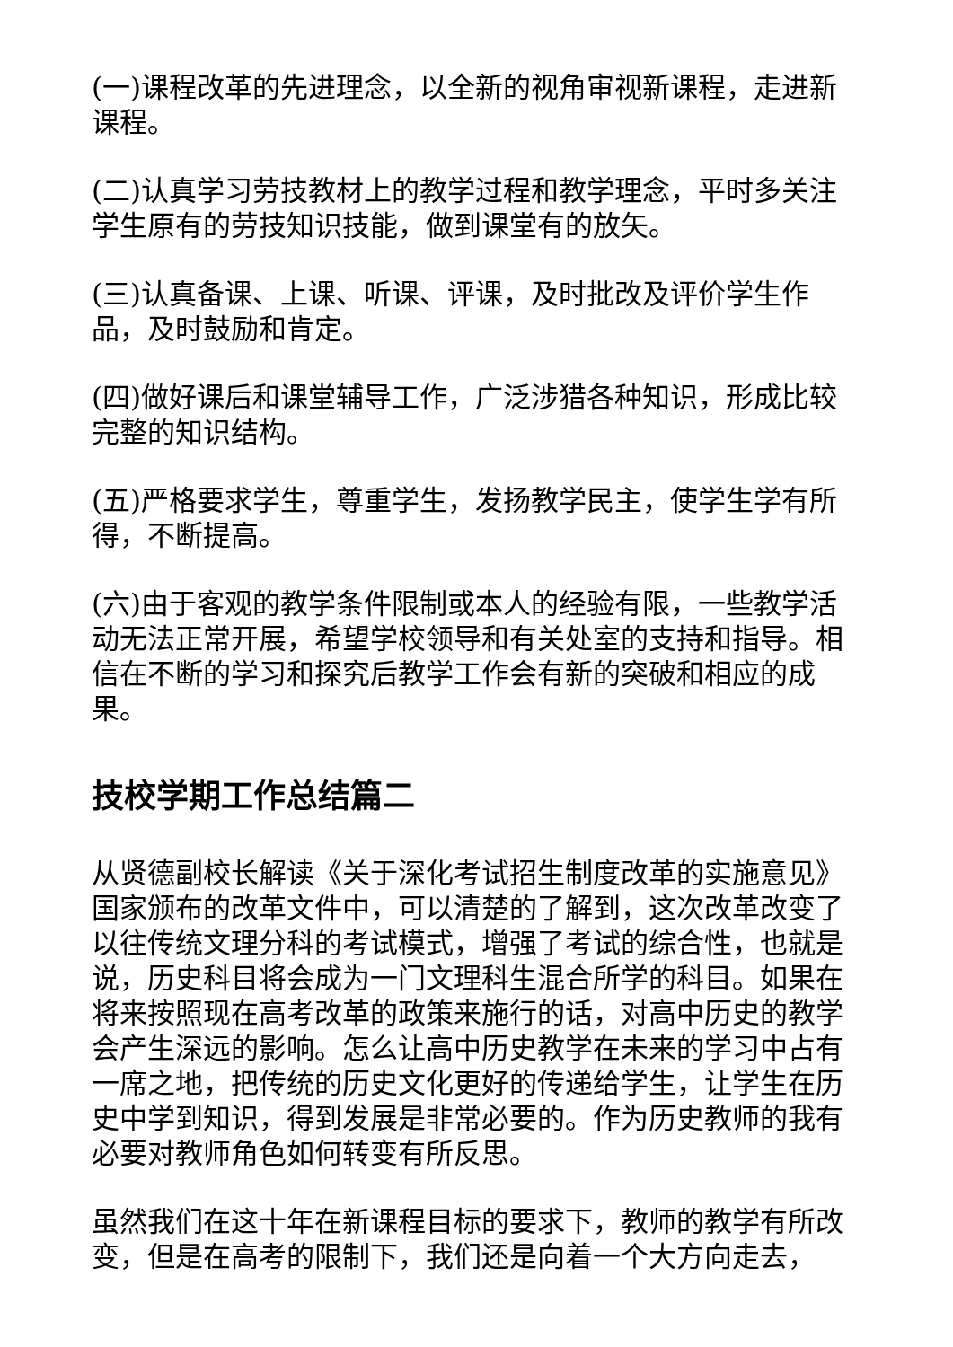(一)课程改革的先进理念，以全新的视角审视新课程，走进新课程。
(二)认真学习劳技教材上的教学过程和教学理念，平时多关注学生原有的劳技知识技能，做到课堂有的放矢。
(三)认真备课、上课、听课、评课，及时批改及评价学生作品，及时鼓励和肯定。
(四)做好课后和课堂辅导工作，广泛涉猎各种知识，形成比较完整的知识结构。
(五)严格要求学生，尊重学生，发扬教学民主，使学生学有所得，不断提高。
(六)由于客观的教学条件限制或本人的经验有限，一些教学活动无法正常开展，希望学校领导和有关处室的支持和指导。相信在不断的学习和探究后教学工作会有新的突破和相应的成果。
技校学期工作总结篇二
从贤德副校长解读《关于深化考试招生制度改革的实施意见》国家颁布的改革文件中，可以清楚的了解到，这次改革改变了以往传统文理分科的考试模式，增强了考试的综合性，也就是说，历史科目将会成为一门文理科生混合所学的科目。如果在将来按照现在高考改革的政策来施行的话，对高中历史的教学会产生深远的影响。怎么让高中历史教学在未来的学习中占有一席之地，把传统的历史文化更好的传递给学生，让学生在历史中学到知识，得到发展是非常必要的。作为历史教师的我有必要对教师角色如何转变有所反思。
虽然我们在这十年在新课程目标的要求下，教师的教学有所改变，但是在高考的限制下，我们还是向着一个大方向走去，